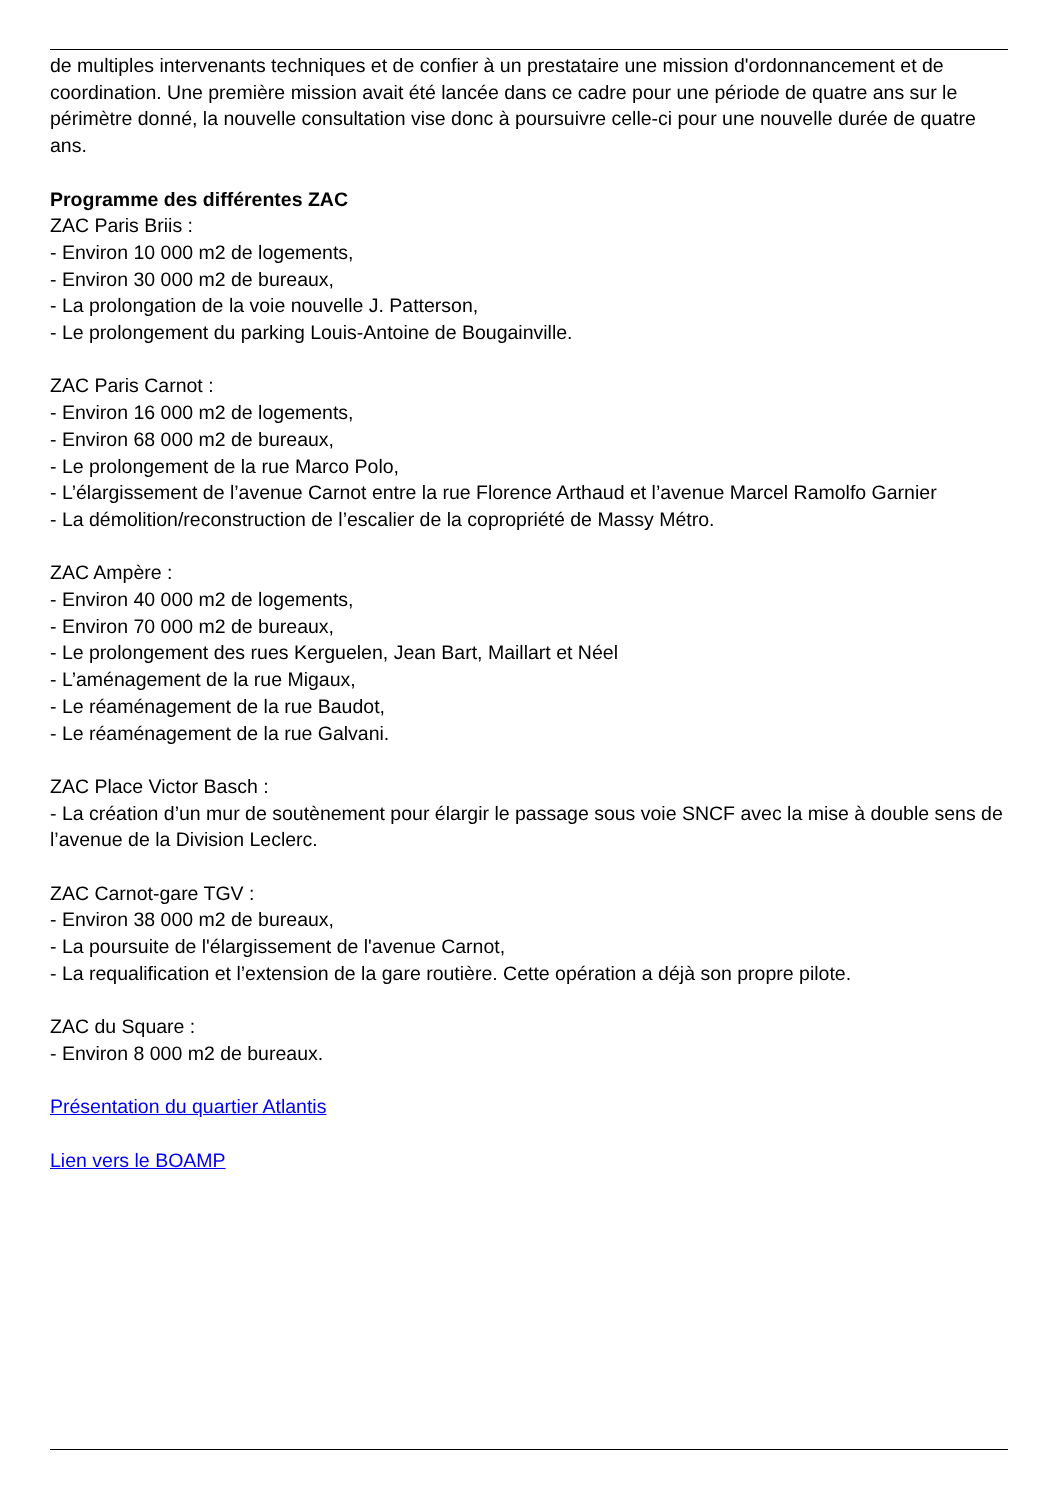de multiples intervenants techniques et de confier à un prestataire une mission d'ordonnancement et de coordination. Une première mission avait été lancée dans ce cadre pour une période de quatre ans sur le périmètre donné, la nouvelle consultation vise donc à poursuivre celle-ci pour une nouvelle durée de quatre ans.
Programme des différentes ZAC
ZAC Paris Briis :
- Environ 10 000 m2 de logements,
- Environ 30 000 m2 de bureaux,
- La prolongation de la voie nouvelle J. Patterson,
- Le prolongement du parking Louis-Antoine de Bougainville.
ZAC Paris Carnot :
- Environ 16 000 m2 de logements,
- Environ 68 000 m2 de bureaux,
- Le prolongement de la rue Marco Polo,
- L’élargissement de l’avenue Carnot entre la rue Florence Arthaud et l’avenue Marcel Ramolfo Garnier
- La démolition/reconstruction de l’escalier de la copropriété de Massy Métro.
ZAC Ampère :
- Environ 40 000 m2 de logements,
- Environ 70 000 m2 de bureaux,
- Le prolongement des rues Kerguelen, Jean Bart, Maillart et Néel
- L’aménagement de la rue Migaux,
- Le réaménagement de la rue Baudot,
- Le réaménagement de la rue Galvani.
ZAC Place Victor Basch :
- La création d’un mur de soutènement pour élargir le passage sous voie SNCF avec la mise à double sens de l’avenue de la Division Leclerc.
ZAC Carnot-gare TGV :
- Environ 38 000 m2 de bureaux,
- La poursuite de l'élargissement de l'avenue Carnot,
- La requalification et l’extension de la gare routière. Cette opération a déjà son propre pilote.
ZAC du Square :
- Environ 8 000 m2 de bureaux.
Présentation du quartier Atlantis
Lien vers le BOAMP